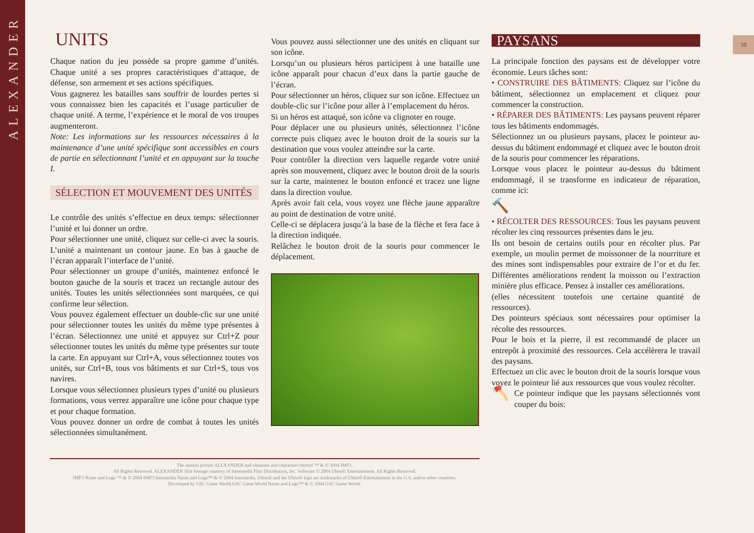ALEXANDER
10
UNITS
Chaque nation du jeu possède sa propre gamme d’unités. Chaque unité a ses propres caractéristiques d’attaque, de défense, son armement et ses actions spécifiques.
Vous gagnerez les batailles sans souffrir de lourdes pertes si vous connaissez bien les capacités et l’usage particulier de chaque unité. A terme, l’expérience et le moral de vos troupes augmenteront.
Note: Les informations sur les ressources nécessaires à la maintenance d’une unité spécifique sont accessibles en cours de partie en sélectionnant l’unité et en appuyant sur la touche I.
SÉLECTION ET MOUVEMENT DES UNITÉS
Le contrôle des unités s’effectue en deux temps: sélectionner l’unité et lui donner un ordre.
Pour sélectionner une unité, cliquez sur celle-ci avec la souris. L’unité a maintenant un contour jaune. En bas à gauche de l’écran apparaît l’interface de l’unité.
Pour sélectionner un groupe d’unités, maintenez enfoncé le bouton gauche de la souris et tracez un rectangle autour des unités. Toutes les unités sélectionnées sont marquées, ce qui confirme leur sélection.
Vous pouvez également effectuer un double-clic sur une unité pour sélectionner toutes les unités du même type présentes à l’écran. Sélectionnez une unité et appuyez sur Ctrl+Z pour sélectionner toutes les unités du même type présentes sur toute la carte. En appuyant sur Ctrl+A, vous sélectionnez toutes vos unités, sur Ctrl+B, tous vos bâtiments et sur Ctrl+S, tous vos navires.
Lorsque vous sélectionnez plusieurs types d’unité ou plusieurs formations, vous verrez apparaître une icône pour chaque type et pour chaque formation.
Vous pouvez donner un ordre de combat à toutes les unités sélectionnées simultanément.
Vous pouvez aussi sélectionner une des unités en cliquant sur son icône.
Lorsqu’un ou plusieurs héros participent à une bataille une icône apparaît pour chacun d’eux dans la partie gauche de l’écran.
Pour sélectionner un héros, cliquez sur son icône. Effectuez un double-clic sur l’icône pour aller à l’emplacement du héros.
Si un héros est attaqué, son icône va clignoter en rouge.
Pour déplacer une ou plusieurs unités, sélectionnez l’icône correcte puis cliquez avec le bouton droit de la souris sur la destination que vous voulez atteindre sur la carte.
Pour contrôler la direction vers laquelle regarde votre unité après son mouvement, cliquez avec le bouton droit de la souris sur la carte, maintenez le bouton enfoncé et tracez une ligne dans la direction voulue.
Après avoir fait cela, vous voyez une flèche jaune apparaître au point de destination de votre unité.
Celle-ci se déplacera jusqu’à la base de la flèche et fera face à la direction indiquée.
Relâchez le bouton droit de la souris pour commencer le déplacement.
PAYSANS
La principale fonction des paysans est de développer votre économie. Leurs tâches sont:
• CONSTRUIRE DES BÂTIMENTS: Cliquez sur l’icône du bâtiment, sélectionnez un emplacement et cliquez pour commencer la construction.
• RÉPARER DES BÂTIMENTS: Les paysans peuvent réparer tous les bâtiments endommagés.
Sélectionnez un ou plusieurs paysans, placez le pointeur au-dessus du bâtiment endommagé et cliquez avec le bouton droit de la souris pour commencer les réparations.
Lorsque vous placez le pointeur au-dessus du bâtiment endommagé, il se transforme en indicateur de réparation, comme ici:
🔨
• RÉCOLTER DES RESSOURCES: Tous les paysans peuvent récolter les cinq ressources présentes dans le jeu.
Ils ont besoin de certains outils pour en récolter plus. Par exemple, un moulin permet de moissonner de la nourriture et des mines sont indispensables pour extraire de l’or et du fer. Différentes améliorations rendent la moisson ou l’extraction minière plus efficace. Pensez à installer ces améliorations.
(elles nécessitent toutefois une certaine quantité de ressources).
Des pointeurs spéciaux sont nécessaires pour optimiser la récolte des ressources.
Pour le bois et la pierre, il est recommandé de placer un entrepôt à proximité des ressources. Cela accélèrera le travail des paysans.
Effectuez un clic avec le bouton droit de la souris lorsque vous voyez le pointeur lié aux ressources que vous voulez récolter.
🪓 Ce pointeur indique que les paysans sélectionnés vont couper du bois:
The motion picture ALEXANDER and elements and characters thereof ™ & © 2004 IMF3.
All Rights Reserved. ALEXANDER film footage courtesy of Intermedia Film Distribution, Inc. Software © 2004 Ubisoft Entertainment. All Rights Reserved.
IMF3 Name and Logo ™ & © 2004 IMF3.Intermedia Name and Logo™ & © 2004 Intermedia. Ubisoft and the Ubisoft logo are trademarks of Ubisoft Entertainment in the U.S. and/or other countries.
Developed by GSC Game World.GSC Game World Name and Logo™ & © 2004 GSC Game World.